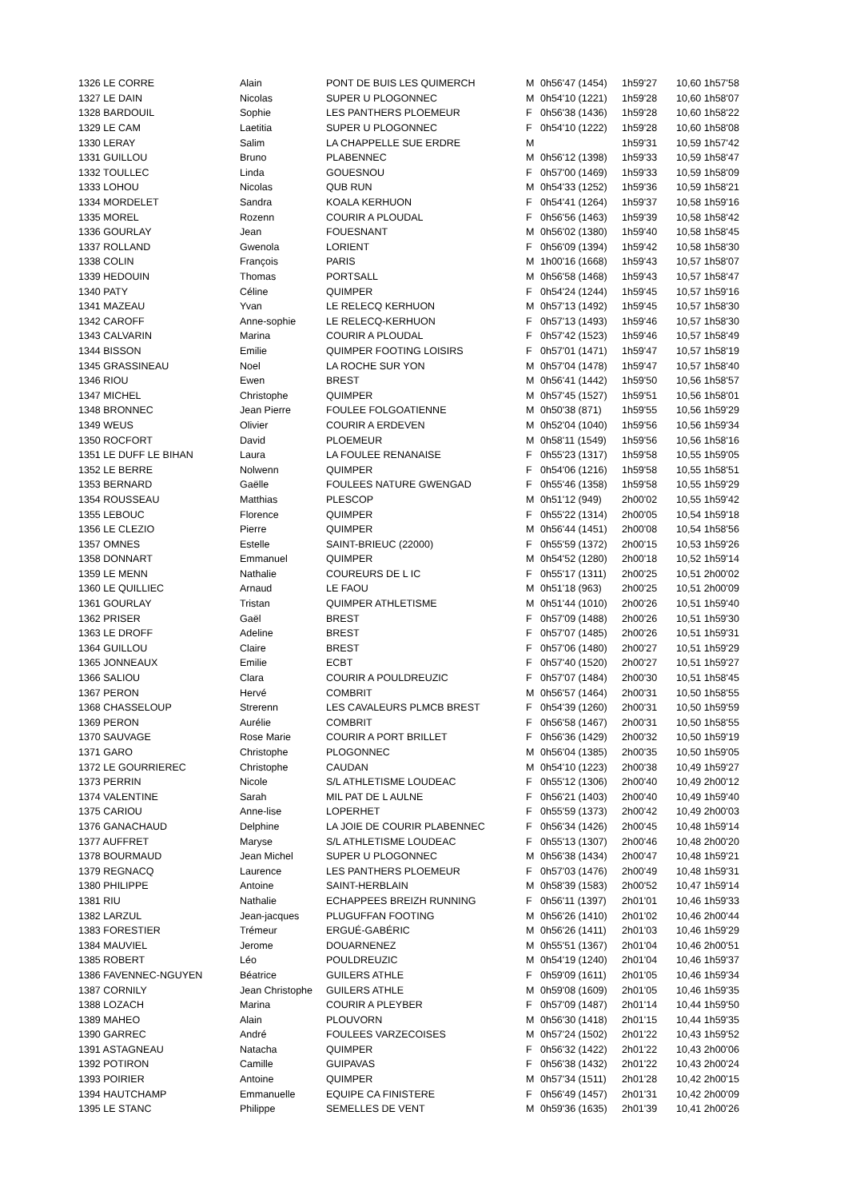| 1326 LE CORRE | Alain | PONT DE BUIS LES QUIMERCH | M | 0h56'47 (1454) | 1h59'27 | 10,60 1h57'58 |
| 1327 LE DAIN | Nicolas | SUPER U PLOGONNEC | M | 0h54'10 (1221) | 1h59'28 | 10,60 1h58'07 |
| 1328 BARDOUIL | Sophie | LES PANTHERS PLOEMEUR | F | 0h56'38 (1436) | 1h59'28 | 10,60 1h58'22 |
| 1329 LE CAM | Laetitia | SUPER U PLOGONNEC | F | 0h54'10 (1222) | 1h59'28 | 10,60 1h58'08 |
| 1330 LERAY | Salim | LA CHAPPELLE SUE ERDRE | M | | 1h59'31 | 10,59 1h57'42 |
| 1331 GUILLOU | Bruno | PLABENNEC | M | 0h56'12 (1398) | 1h59'33 | 10,59 1h58'47 |
| 1332 TOULLEC | Linda | GOUESNOU | F | 0h57'00 (1469) | 1h59'33 | 10,59 1h58'09 |
| 1333 LOHOU | Nicolas | QUB RUN | M | 0h54'33 (1252) | 1h59'36 | 10,59 1h58'21 |
| 1334 MORDELET | Sandra | KOALA KERHUON | F | 0h54'41 (1264) | 1h59'37 | 10,58 1h59'16 |
| 1335 MOREL | Rozenn | COURIR A PLOUDAL | F | 0h56'56 (1463) | 1h59'39 | 10,58 1h58'42 |
| 1336 GOURLAY | Jean | FOUESNANT | M | 0h56'02 (1380) | 1h59'40 | 10,58 1h58'45 |
| 1337 ROLLAND | Gwenola | LORIENT | F | 0h56'09 (1394) | 1h59'42 | 10,58 1h58'30 |
| 1338 COLIN | François | PARIS | M | 1h00'16 (1668) | 1h59'43 | 10,57 1h58'07 |
| 1339 HEDOUIN | Thomas | PORTSALL | M | 0h56'58 (1468) | 1h59'43 | 10,57 1h58'47 |
| 1340 PATY | Céline | QUIMPER | F | 0h54'24 (1244) | 1h59'45 | 10,57 1h59'16 |
| 1341 MAZEAU | Yvan | LE RELECQ KERHUON | M | 0h57'13 (1492) | 1h59'45 | 10,57 1h58'30 |
| 1342 CAROFF | Anne-sophie | LE RELECQ-KERHUON | F | 0h57'13 (1493) | 1h59'46 | 10,57 1h58'30 |
| 1343 CALVARIN | Marina | COURIR A PLOUDAL | F | 0h57'42 (1523) | 1h59'46 | 10,57 1h58'49 |
| 1344 BISSON | Emilie | QUIMPER FOOTING LOISIRS | F | 0h57'01 (1471) | 1h59'47 | 10,57 1h58'19 |
| 1345 GRASSINEAU | Noel | LA ROCHE SUR YON | M | 0h57'04 (1478) | 1h59'47 | 10,57 1h58'40 |
| 1346 RIOU | Ewen | BREST | M | 0h56'41 (1442) | 1h59'50 | 10,56 1h58'57 |
| 1347 MICHEL | Christophe | QUIMPER | M | 0h57'45 (1527) | 1h59'51 | 10,56 1h58'01 |
| 1348 BRONNEC | Jean Pierre | FOULEE FOLGOATIENNE | M | 0h50'38 (871) | 1h59'55 | 10,56 1h59'29 |
| 1349 WEUS | Olivier | COURIR A ERDEVEN | M | 0h52'04 (1040) | 1h59'56 | 10,56 1h59'34 |
| 1350 ROCFORT | David | PLOEMEUR | M | 0h58'11 (1549) | 1h59'56 | 10,56 1h58'16 |
| 1351 LE DUFF LE BIHAN | Laura | LA FOULEE RENANAISE | F | 0h55'23 (1317) | 1h59'58 | 10,55 1h59'05 |
| 1352 LE BERRE | Nolwenn | QUIMPER | F | 0h54'06 (1216) | 1h59'58 | 10,55 1h58'51 |
| 1353 BERNARD | Gaëlle | FOULEES NATURE GWENGAD | F | 0h55'46 (1358) | 1h59'58 | 10,55 1h59'29 |
| 1354 ROUSSEAU | Matthias | PLESCOP | M | 0h51'12 (949) | 2h00'02 | 10,55 1h59'42 |
| 1355 LEBOUC | Florence | QUIMPER | F | 0h55'22 (1314) | 2h00'05 | 10,54 1h59'18 |
| 1356 LE CLEZIO | Pierre | QUIMPER | M | 0h56'44 (1451) | 2h00'08 | 10,54 1h58'56 |
| 1357 OMNES | Estelle | SAINT-BRIEUC (22000) | F | 0h55'59 (1372) | 2h00'15 | 10,53 1h59'26 |
| 1358 DONNART | Emmanuel | QUIMPER | M | 0h54'52 (1280) | 2h00'18 | 10,52 1h59'14 |
| 1359 LE MENN | Nathalie | COUREURS DE L IC | F | 0h55'17 (1311) | 2h00'25 | 10,51 2h00'02 |
| 1360 LE QUILLIEC | Arnaud | LE FAOU | M | 0h51'18 (963) | 2h00'25 | 10,51 2h00'09 |
| 1361 GOURLAY | Tristan | QUIMPER ATHLETISME | M | 0h51'44 (1010) | 2h00'26 | 10,51 1h59'40 |
| 1362 PRISER | Gaël | BREST | F | 0h57'09 (1488) | 2h00'26 | 10,51 1h59'30 |
| 1363 LE DROFF | Adeline | BREST | F | 0h57'07 (1485) | 2h00'26 | 10,51 1h59'31 |
| 1364 GUILLOU | Claire | BREST | F | 0h57'06 (1480) | 2h00'27 | 10,51 1h59'29 |
| 1365 JONNEAUX | Emilie | ECBT | F | 0h57'40 (1520) | 2h00'27 | 10,51 1h59'27 |
| 1366 SALIOU | Clara | COURIR A POULDREUZIC | F | 0h57'07 (1484) | 2h00'30 | 10,51 1h58'45 |
| 1367 PERON | Hervé | COMBRIT | M | 0h56'57 (1464) | 2h00'31 | 10,50 1h58'55 |
| 1368 CHASSELOUP | Strerenn | LES CAVALEURS PLMCB BREST | F | 0h54'39 (1260) | 2h00'31 | 10,50 1h59'59 |
| 1369 PERON | Aurélie | COMBRIT | F | 0h56'58 (1467) | 2h00'31 | 10,50 1h58'55 |
| 1370 SAUVAGE | Rose Marie | COURIR A PORT BRILLET | F | 0h56'36 (1429) | 2h00'32 | 10,50 1h59'19 |
| 1371 GARO | Christophe | PLOGONNEC | M | 0h56'04 (1385) | 2h00'35 | 10,50 1h59'05 |
| 1372 LE GOURRIEREC | Christophe | CAUDAN | M | 0h54'10 (1223) | 2h00'38 | 10,49 1h59'27 |
| 1373 PERRIN | Nicole | S/L ATHLETISME LOUDEAC | F | 0h55'12 (1306) | 2h00'40 | 10,49 2h00'12 |
| 1374 VALENTINE | Sarah | MIL PAT DE L AULNE | F | 0h56'21 (1403) | 2h00'40 | 10,49 1h59'40 |
| 1375 CARIOU | Anne-lise | LOPERHET | F | 0h55'59 (1373) | 2h00'42 | 10,49 2h00'03 |
| 1376 GANACHAUD | Delphine | LA JOIE DE COURIR PLABENNEC | F | 0h56'34 (1426) | 2h00'45 | 10,48 1h59'14 |
| 1377 AUFFRET | Maryse | S/L ATHLETISME LOUDEAC | F | 0h55'13 (1307) | 2h00'46 | 10,48 2h00'20 |
| 1378 BOURMAUD | Jean Michel | SUPER U PLOGONNEC | M | 0h56'38 (1434) | 2h00'47 | 10,48 1h59'21 |
| 1379 REGNACQ | Laurence | LES PANTHERS PLOEMEUR | F | 0h57'03 (1476) | 2h00'49 | 10,48 1h59'31 |
| 1380 PHILIPPE | Antoine | SAINT-HERBLAIN | M | 0h58'39 (1583) | 2h00'52 | 10,47 1h59'14 |
| 1381 RIU | Nathalie | ECHAPPEES BREIZH RUNNING | F | 0h56'11 (1397) | 2h01'01 | 10,46 1h59'33 |
| 1382 LARZUL | Jean-jacques | PLUGUFFAN FOOTING | M | 0h56'26 (1410) | 2h01'02 | 10,46 2h00'44 |
| 1383 FORESTIER | Trémeur | ERGUÉ-GABÉRIC | M | 0h56'26 (1411) | 2h01'03 | 10,46 1h59'29 |
| 1384 MAUVIEL | Jerome | DOUARNENEZ | M | 0h55'51 (1367) | 2h01'04 | 10,46 2h00'51 |
| 1385 ROBERT | Léo | POULDREUZIC | M | 0h54'19 (1240) | 2h01'04 | 10,46 1h59'37 |
| 1386 FAVENNEC-NGUYEN | Béatrice | GUILERS ATHLE | F | 0h59'09 (1611) | 2h01'05 | 10,46 1h59'34 |
| 1387 CORNILY | Jean Christophe | GUILERS ATHLE | M | 0h59'08 (1609) | 2h01'05 | 10,46 1h59'35 |
| 1388 LOZACH | Marina | COURIR A PLEYBER | F | 0h57'09 (1487) | 2h01'14 | 10,44 1h59'50 |
| 1389 MAHEO | Alain | PLOUVORN | M | 0h56'30 (1418) | 2h01'15 | 10,44 1h59'35 |
| 1390 GARREC | André | FOULEES VARZECOISES | M | 0h57'24 (1502) | 2h01'22 | 10,43 1h59'52 |
| 1391 ASTAGNEAU | Natacha | QUIMPER | F | 0h56'32 (1422) | 2h01'22 | 10,43 2h00'06 |
| 1392 POTIRON | Camille | GUIPAVAS | F | 0h56'38 (1432) | 2h01'22 | 10,43 2h00'24 |
| 1393 POIRIER | Antoine | QUIMPER | M | 0h57'34 (1511) | 2h01'28 | 10,42 2h00'15 |
| 1394 HAUTCHAMP | Emmanuelle | EQUIPE CA FINISTERE | F | 0h56'49 (1457) | 2h01'31 | 10,42 2h00'09 |
| 1395 LE STANC | Philippe | SEMELLES DE VENT | M | 0h59'36 (1635) | 2h01'39 | 10,41 2h00'26 |